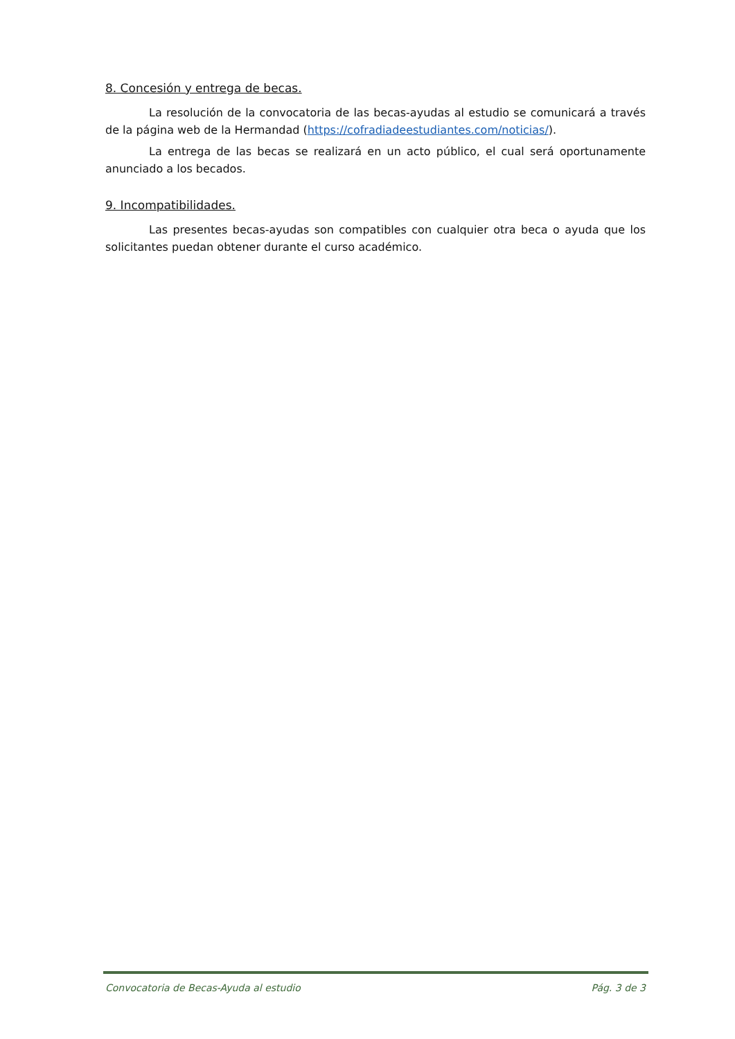8. Concesión y entrega de becas.
La resolución de la convocatoria de las becas-ayudas al estudio se comunicará a través de la página web de la Hermandad (https://cofradiadeestudiantes.com/noticias/).
La entrega de las becas se realizará en un acto público, el cual será oportunamente anunciado a los becados.
9. Incompatibilidades.
Las presentes becas-ayudas son compatibles con cualquier otra beca o ayuda que los solicitantes puedan obtener durante el curso académico.
Convocatoria de Becas-Ayuda al estudio Pág. 3 de 3